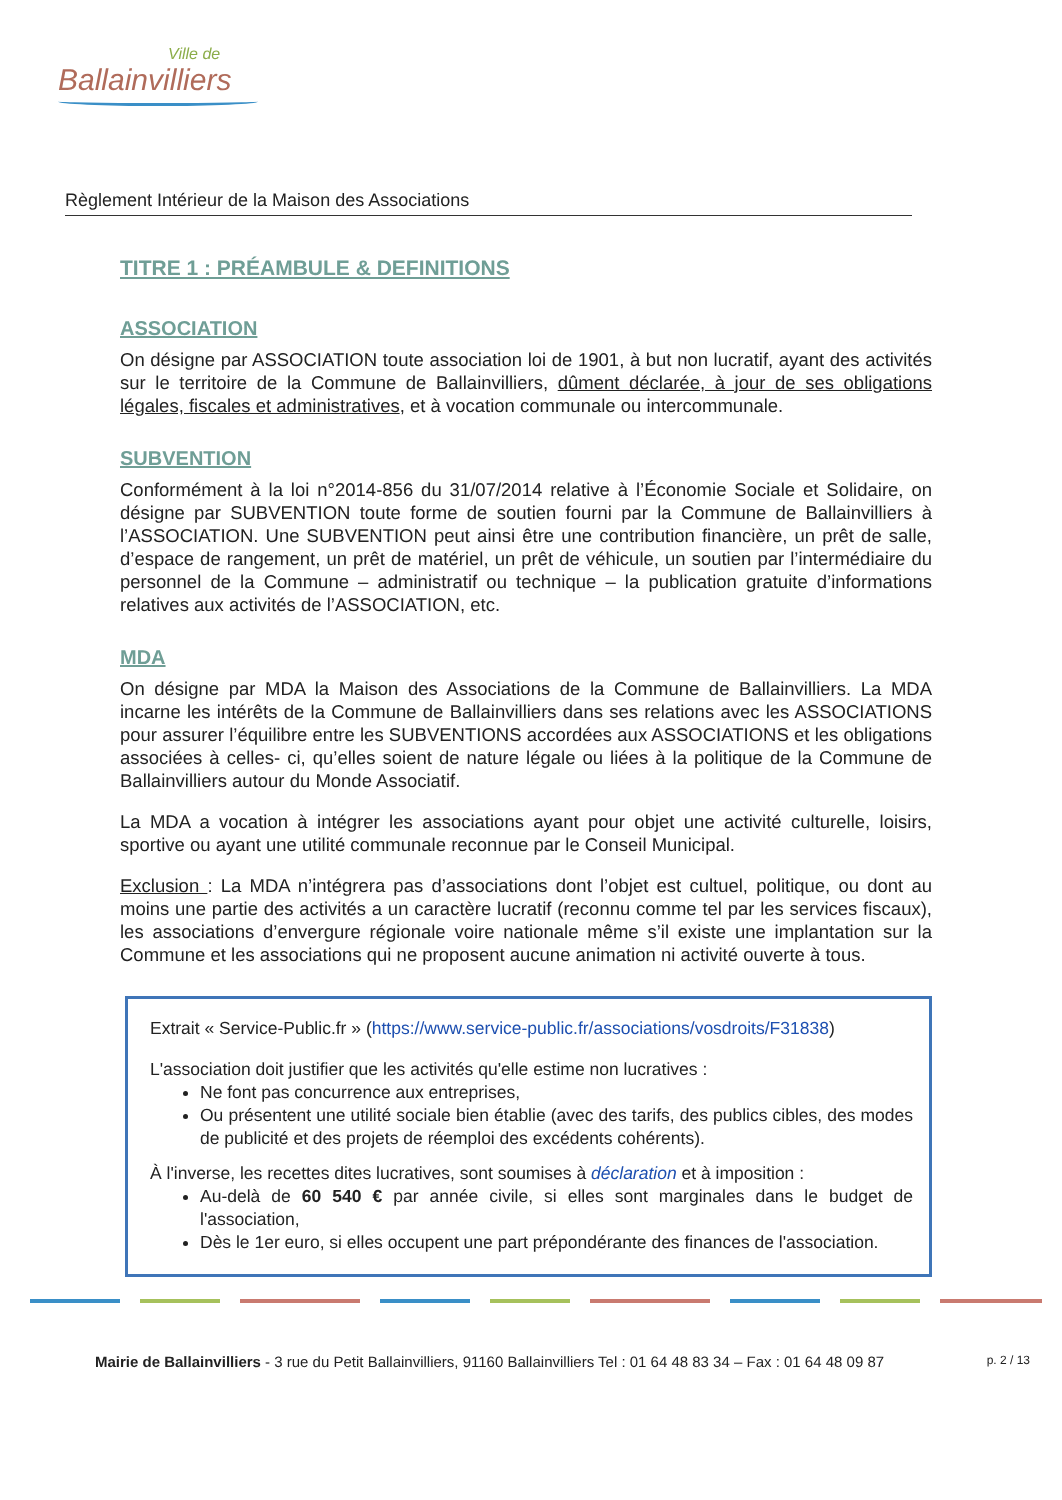Ville de
Ballainvilliers
Règlement Intérieur de la Maison des Associations
TITRE 1 : PRÉAMBULE & DEFINITIONS
ASSOCIATION
On désigne par ASSOCIATION toute association loi de 1901, à but non lucratif, ayant des activités sur le territoire de la Commune de Ballainvilliers, dûment déclarée, à jour de ses obligations légales, fiscales et administratives, et à vocation communale ou intercommunale.
SUBVENTION
Conformément à la loi n°2014-856 du 31/07/2014 relative à l’Économie Sociale et Solidaire, on désigne par SUBVENTION toute forme de soutien fourni par la Commune de Ballainvilliers à l’ASSOCIATION. Une SUBVENTION peut ainsi être une contribution financière, un prêt de salle, d’espace de rangement, un prêt de matériel, un prêt de véhicule, un soutien par l’intermédiaire du personnel de la Commune – administratif ou technique – la publication gratuite d’informations relatives aux activités de l’ASSOCIATION, etc.
MDA
On désigne par MDA la Maison des Associations de la Commune de Ballainvilliers. La MDA incarne les intérêts de la Commune de Ballainvilliers dans ses relations avec les ASSOCIATIONS pour assurer l’équilibre entre les SUBVENTIONS accordées aux ASSOCIATIONS et les obligations associées à celles- ci, qu’elles soient de nature légale ou liées à la politique de la Commune de Ballainvilliers autour du Monde Associatif.
La MDA a vocation à intégrer les associations ayant pour objet une activité culturelle, loisirs, sportive ou ayant une utilité communale reconnue par le Conseil Municipal.
Exclusion : La MDA n’intégrera pas d’associations dont l’objet est cultuel, politique, ou dont au moins une partie des activités a un caractère lucratif (reconnu comme tel par les services fiscaux), les associations d’envergure régionale voire nationale même s’il existe une implantation sur la Commune et les associations qui ne proposent aucune animation ni activité ouverte à tous.
Extrait « Service-Public.fr » (https://www.service-public.fr/associations/vosdroits/F31838)
L'association doit justifier que les activités qu'elle estime non lucratives :
Ne font pas concurrence aux entreprises,
Ou présentent une utilité sociale bien établie (avec des tarifs, des publics cibles, des modes de publicité et des projets de réemploi des excédents cohérents).
À l'inverse, les recettes dites lucratives, sont soumises à déclaration et à imposition :
Au-delà de 60 540 € par année civile, si elles sont marginales dans le budget de l'association,
Dès le 1er euro, si elles occupent une part prépondérante des finances de l'association.
Mairie de Ballainvilliers - 3 rue du Petit Ballainvilliers, 91160 Ballainvilliers Tel : 01 64 48 83 34 – Fax : 01 64 48 09 87 p. 2 / 13